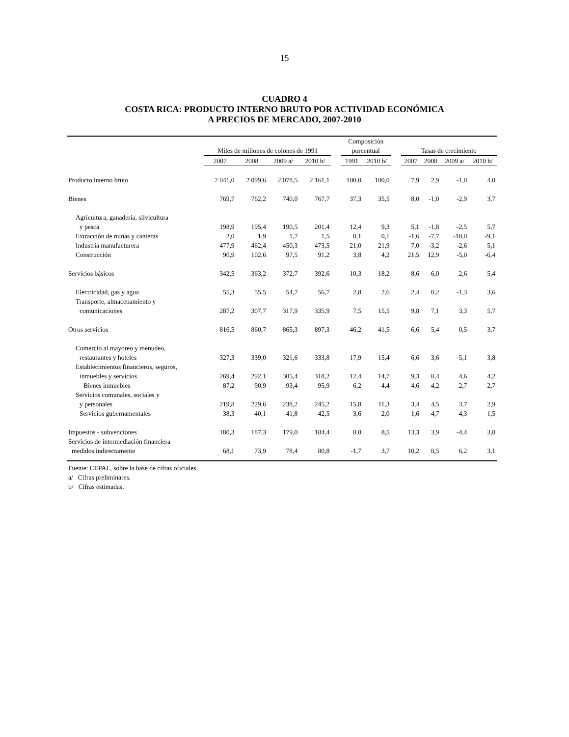15
CUADRO 4
COSTA RICA: PRODUCTO INTERNO BRUTO POR ACTIVIDAD ECONÓMICA
A PRECIOS DE MERCADO, 2007-2010
| | Miles de millones de colones de 1991 | | | | | Composición porcentual | | | Tasas de crecimiento | | | |
| --- | --- | --- | --- | --- | --- | --- | --- | --- | --- | --- | --- | --- |
| | 2007 | 2008 | 2009 a/ | 2010 b/ | | 1991 | 2010 b/ | | 2007 | 2008 | 2009 a/ | 2010 b/ |
| Producto interno bruto | 2 041,0 | 2 099,6 | 2 078,5 | 2 161,1 | | 100,0 | 100,0 | | 7,9 | 2,9 | -1,0 | 4,0 |
| Bienes | 769,7 | 762,2 | 740,0 | 767,7 | | 37,3 | 35,5 | | 8,0 | -1,0 | -2,9 | 3,7 |
| Agricultura, ganadería, silvicultura | | | | | | | | | | | | |
| y pesca | 198,9 | 195,4 | 190,5 | 201,4 | | 12,4 | 9,3 | | 5,1 | -1,8 | -2,5 | 5,7 |
| Extracción de minas y canteras | 2,0 | 1,9 | 1,7 | 1,5 | | 0,1 | 0,1 | | -1,6 | -7,7 | -10,0 | -9,1 |
| Industria manufacturera | 477,9 | 462,4 | 450,3 | 473,5 | | 21,0 | 21,9 | | 7,0 | -3,2 | -2,6 | 5,1 |
| Construcción | 90,9 | 102,6 | 97,5 | 91,2 | | 3,8 | 4,2 | | 21,5 | 12,9 | -5,0 | -6,4 |
| Servicios básicos | 342,5 | 363,2 | 372,7 | 392,6 | | 10,3 | 18,2 | | 8,6 | 6,0 | 2,6 | 5,4 |
| Electricidad, gas y agua | 55,3 | 55,5 | 54,7 | 56,7 | | 2,8 | 2,6 | | 2,4 | 0,2 | -1,3 | 3,6 |
| Transporte, almacenamiento y | | | | | | | | | | | | |
| comunicaciones | 287,2 | 307,7 | 317,9 | 335,9 | | 7,5 | 15,5 | | 9,8 | 7,1 | 3,3 | 5,7 |
| Otros servicios | 816,5 | 860,7 | 865,3 | 897,3 | | 46,2 | 41,5 | | 6,6 | 5,4 | 0,5 | 3,7 |
| Comercio al mayoreo y menudeo, | | | | | | | | | | | | |
| restaurantes y hoteles | 327,3 | 339,0 | 321,6 | 333,8 | | 17,9 | 15,4 | | 6,6 | 3,6 | -5,1 | 3,8 |
| Establecimientos financieros, seguros, | | | | | | | | | | | | |
| inmuebles y servicios | 269,4 | 292,1 | 305,4 | 318,2 | | 12,4 | 14,7 | | 9,3 | 8,4 | 4,6 | 4,2 |
| Bienes inmuebles | 87,2 | 90,9 | 93,4 | 95,9 | | 6,2 | 4,4 | | 4,6 | 4,2 | 2,7 | 2,7 |
| Servicios comunales, sociales y | | | | | | | | | | | | |
| y personales | 219,8 | 229,6 | 238,2 | 245,2 | | 15,8 | 11,3 | | 3,4 | 4,5 | 3,7 | 2,9 |
| Servicios gubernamentales | 38,3 | 40,1 | 41,8 | 42,5 | | 3,6 | 2,0 | | 1,6 | 4,7 | 4,3 | 1,5 |
| Impuestos - subvenciones | 180,3 | 187,3 | 179,0 | 184,4 | | 8,0 | 8,5 | | 13,3 | 3,9 | -4,4 | 3,0 |
| Servicios de intermediación financiera | | | | | | | | | | | | |
| medidos indirectamente | 68,1 | 73,9 | 78,4 | 80,8 | | -1,7 | 3,7 | | 10,2 | 8,5 | 6,2 | 3,1 |
Fuente: CEPAL, sobre la base de cifras oficiales.
a/ Cifras preliminares.
b/ Cifras estimadas.